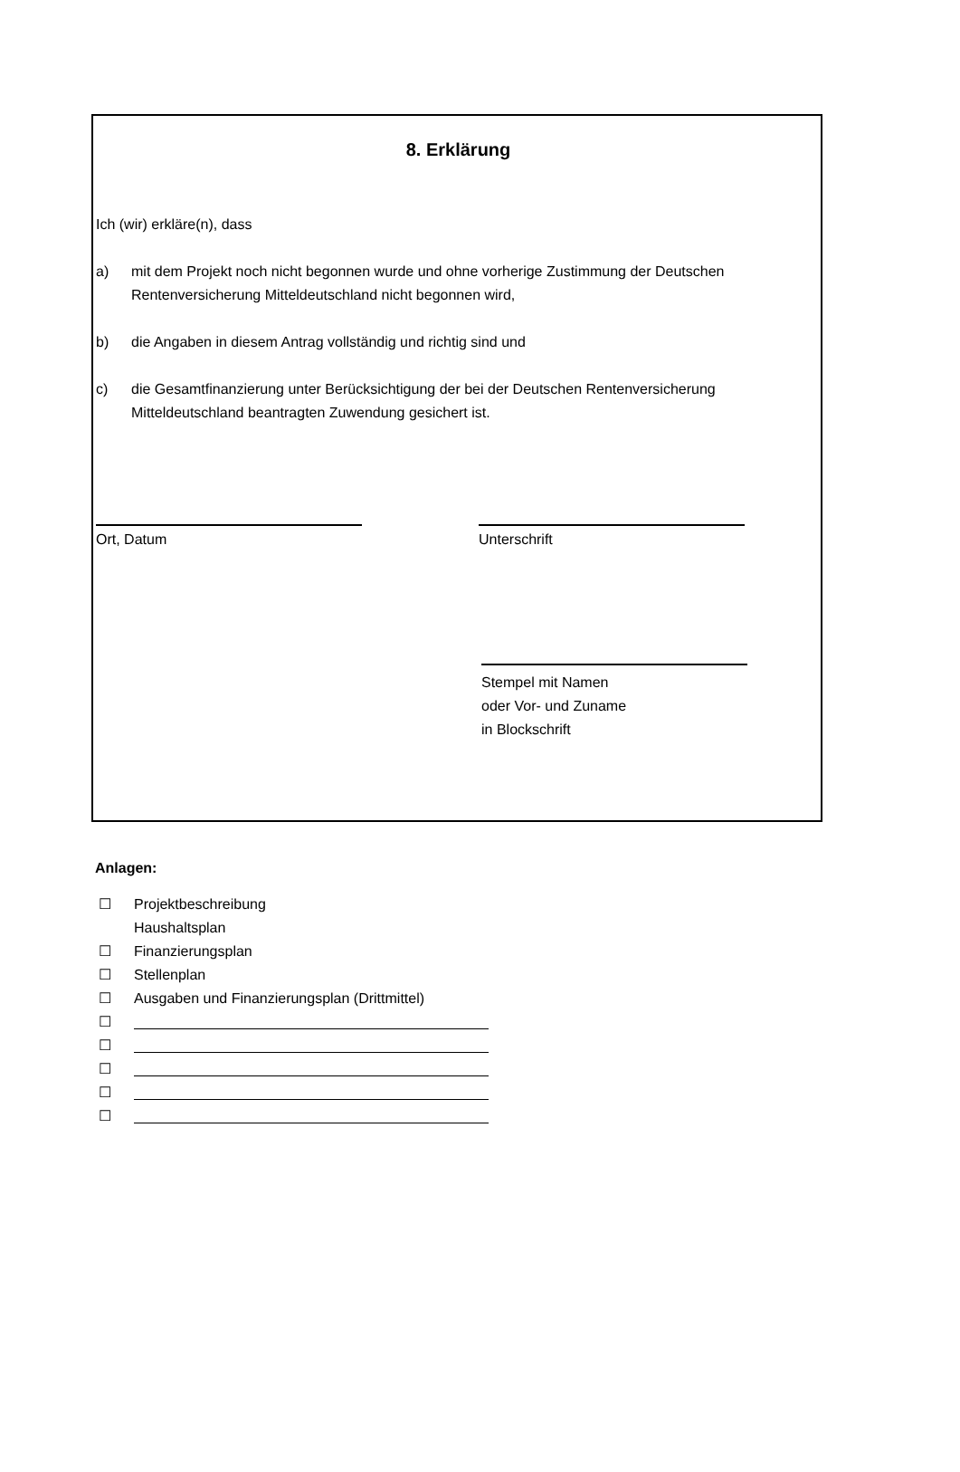8. Erklärung
Ich (wir) erkläre(n), dass
a) mit dem Projekt noch nicht begonnen wurde und ohne vorherige Zustimmung der Deutschen Rentenversicherung Mitteldeutschland nicht begonnen wird,
b) die Angaben in diesem Antrag vollständig und richtig sind und
c) die Gesamtfinanzierung unter Berücksichtigung der bei der Deutschen Rentenversicherung Mitteldeutschland beantragten Zuwendung gesichert ist.
Ort, Datum Unterschrift
Stempel mit Namen
oder Vor- und Zuname
in Blockschrift
Anlagen:
☐ Projektbeschreibung
Haushaltsplan
☐ Finanzierungsplan
☐ Stellenplan
☐ Ausgaben und Finanzierungsplan (Drittmittel)
☐
☐
☐
☐
☐